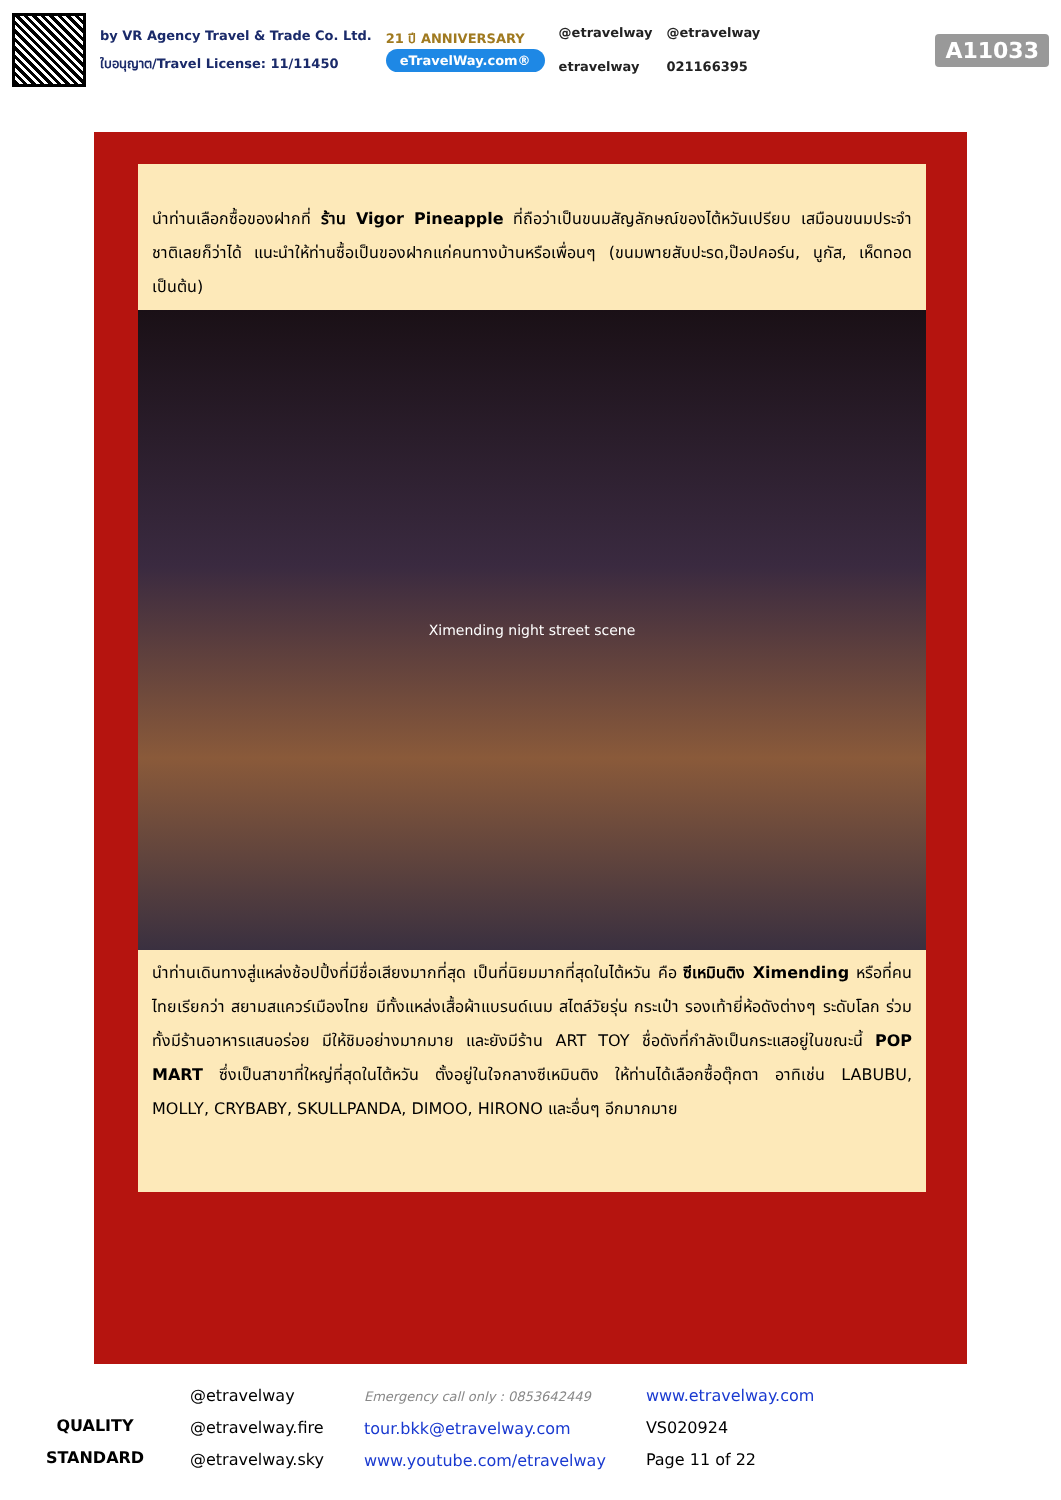by VR Agency Travel & Trade Co. Ltd.
ใบอนุญาต/Travel License: 11/11450
21 ปี ANNIVERSARY
eTravelWay.com®
@etravelway
etravelway
@etravelway
021166395
A11033
นำท่านเลือกซื้อของฝากที่ ร้าน Vigor Pineapple ที่ถือว่าเป็นขนมสัญลักษณ์ของไต้หวันเปรียบ เสมือนขนมประจำชาติเลยก็ว่าได้ แนะนำให้ท่านซื้อเป็นของฝากแก่คนทางบ้านหรือเพื่อนๆ (ขนมพายสับปะรด,ป๊อปคอร์น, นูกัส, เห็ดทอด เป็นต้น)
Ximending night street scene
นำท่านเดินทางสู่แหล่งช้อปปิ้งที่มีชื่อเสียงมากที่สุด เป็นที่นิยมมากที่สุดในไต้หวัน คือ ซีเหมินติง Ximending หรือที่คนไทยเรียกว่า สยามสแควร์เมืองไทย มีทั้งแหล่งเสื้อผ้าแบรนด์เนม สไตล์วัยรุ่น กระเป๋า รองเท้ายี่ห้อดังต่างๆ ระดับโลก ร่วมทั้งมีร้านอาหารแสนอร่อย มีให้ชิมอย่างมากมาย และยังมีร้าน ART TOY ชื่อดังที่กำลังเป็นกระแสอยู่ในขณะนี้ POP MART ซึ่งเป็นสาขาที่ใหญ่ที่สุดในไต้หวัน ตั้งอยู่ในใจกลางซีเหมินติง ให้ท่านได้เลือกซื้อตุ๊กตา อาทิเช่น LABUBU, MOLLY, CRYBABY, SKULLPANDA, DIMOO, HIRONO และอื่นๆ อีกมากมาย
QUALITY STANDARD
@etravelway
@etravelway.fire
@etravelway.sky
Emergency call only : 0853642449
tour.bkk@etravelway.com
www.youtube.com/etravelway
www.etravelway.com
VS020924
Page 11 of 22